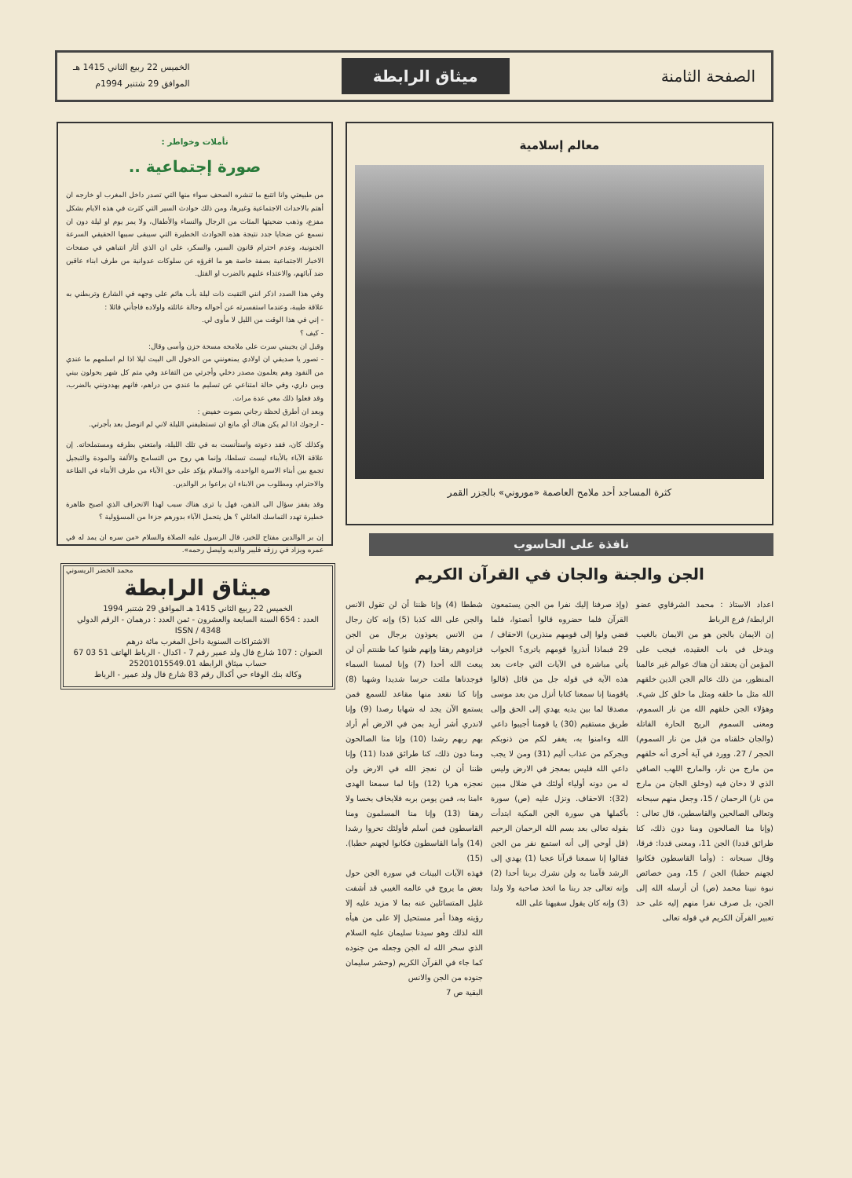الصفحة الثامنة ميثاق الرابطة الخميس 22 ربيع الثاني 1415 هـ
الموافق 29 شتنبر 1994م
معالم إسلامية
كثرة المساجد أحد ملامح العاصمة «موروني» بالجزر القمر
نافذة على الحاسوب
الجن والجنة والجان في القرآن الكريم
اعداد الاستاذ : محمد الشرقاوي عضو الرابطة/ فرع الرباط
إن الايمان بالجن هو من الايمان بالغيب ويدخل في باب العقيدة، فيجب على المؤمن أن يعتقد أن هناك عوالم غير عالمنا المنظور، من ذلك عالم الجن الذين خلقهم الله مثل ما خلقه ومثل ما خلق كل شيء. وهؤلاء الجن خلقهم الله من نار السموم، ومعنى السموم الريح الحارة القاتلة (والجان خلقناه من قبل من نار السموم) الحجر / 27. وورد في آية أخرى أنه خلقهم من مارج من نار، والمارج اللهب الصافي الذي لا دخان فيه (وخلق الجان من مارج من نار) الرحمان / 15، وجعل منهم سبحانه وتعالى الصالحين والقاسطين، قال تعالى : (وإنا منا الصالحون ومنا دون ذلك، كنا طرائق قددا) الجن 11، ومعنى قددا: فرقا، وقال سبحانه : (وأما القاسطون فكانوا لجهنم حطبا) الجن / 15، ومن خصائص نبوة نبينا محمد (ص) أن أرسله الله إلى الجن، بل صرف نفرا منهم إليه على حد تعبير القرآن الكريم في قوله تعالى
(وإذ صرفنا إليك نفرا من الجن يستمعون القرآن فلما حضروه قالوا أنصتوا، فلما قضي ولوا إلى قومهم منذرين) الاحقاف / 29 فبماذا أنذروا قومهم ياترى؟ الجواب يأتي مباشرة في الآيات التي جاءت بعد هذه الآية في قوله جل من قائل (قالوا ياقومنا إنا سمعنا كتابا أنزل من بعد موسى مصدقا لما بين يديه يهدي إلى الحق وإلى طريق مستقيم (30) يا قومنا أجيبوا داعي الله وءامنوا به، يغفر لكم من ذنوبكم ويجركم من عذاب أليم (31) ومن لا يجب داعي الله فليس بمعجز في الارض وليس له من دونه أولياء أولئك في ضلال مبين (32): الاحقاف. ونزل عليه (ص) سورة بأكملها هي سورة الجن المكية ابتدأت بقوله تعالى بعد بسم الله الرحمان الرحيم (قل أوحي إلى أنه استمع نفر من الجن فقالوا إنا سمعنا قرآنا عجبا (1) يهدي إلى الرشد فآمنا به ولن نشرك بربنا أحدا (2) وإنه تعالى جد ربنا ما اتخذ صاحبة ولا ولدا (3) وإنه كان يقول سفيهنا على الله
شططا (4) وإنا ظننا أن لن تقول الانس والجن على الله كذبا (5) وإنه كان رجال من الانس يعوذون برجال من الجن فزادوهم رهقا وإنهم ظنوا كما ظننتم أن لن يبعث الله أحدا (7) وإنا لمسنا السماء فوجدناها ملئت حرسا شديدا وشهبا (8) وإنا كنا نقعد منها مقاعد للسمع فمن يستمع الآن يجد له شهابا رصدا (9) وإنا لاندري أشر أريد بمن في الارض أم أراد بهم ربهم رشدا (10) وإنا منا الصالحون ومنا دون ذلك، كنا طرائق قددا (11) وإنا ظننا أن لن نعجز الله في الارض ولن نعجزه هربا (12) وإنا لما سمعنا الهدى ءامنا به، فمن يومن بربه فلايخاف بخسا ولا رهقا (13) وإنا منا المسلمون ومنا القاسطون فمن أسلم فأولئك تحروا رشدا (14) وأما القاسطون فكانوا لجهنم حطبا). (15)
فهذه الآيات البينات في سورة الجن حول بعض ما يروج في عالمه الغيبي قد أشفت غليل المتسائلين عنه بما لا مزيد عليه إلا رؤيته وهذا أمر مستحيل إلا على من هيأه الله لذلك وهو سيدنا سليمان عليه السلام الذي سخر الله له الجن وجعله من جنوده كما جاء في القرآن الكريم (وحشر سليمان جنوده من الجن والانس
البقية ص 7
تأملات وخواطر :
صورة إجتماعية ..
من طبيعتي وانا اتتبع ما تنشره الصحف سواء منها التي تصدر داخل المغرب او خارجه ان أهتم بالاحداث الاجتماعية وغيرها، ومن ذلك حوادث السير التي كثرت في هذه الايام بشكل مفزع، وذهب ضحيتها المئات من الرجال والنساء والأطفال، ولا يمر يوم او ليلة دون ان نسمع عن ضحايا جدد نتيجة هذه الحوادث الخطيرة التي سيبقى سببها الحقيقي السرعة الجنونية، وعدم احترام قانون السير، والسكر، على ان الذي أثار انتباهي في صفحات الاخبار الاجتماعية بصفة خاصة هو ما اقرؤه عن سلوكات عدوانية من طرف ابناء عاقين ضد آبائهم، والاعتداء عليهم بالضرب او القتل.
وفي هذا الصدد اذكر انني التقيت ذات ليلة بأب هائم على وجهه في الشارع وتربطني به علاقة طيبة، وعندما استفسرته عن أحواله وحالة عائلته واولاده فاجأني قائلا :
- إني في هذا الوقت من الليل لا مأوى لي.
- كيف ؟
وقبل ان يجيبني سرت على ملامحه مسحة حزن وأسى وقال:
- تصور يا صديقي ان اولادي يمنعونني من الدخول الى البيت ليلا اذا لم اسلمهم ما عندي من النقود وهم يعلمون مصدر دخلي وأجرتي من التقاعد وفي متم كل شهر يحولون بيني وبين داري، وفي حالة امتناعي عن تسليم ما عندي من دراهم، فانهم يهددونني بالضرب، وقد فعلوا ذلك معي عدة مرات.
وبعد ان أطرق لحظة رجاني بصوت خفيض :
- ارجوك اذا لم يكن هناك أي مانع ان تستظيفني الليلة لاني لم اتوصل بعد بأجرتي.
وكذلك كان، فقد دعوته واستأنست به في تلك الليلة، وامتعني بطرفه ومستملحاته. إن علاقة الآباء بالأبناء ليست تسلطا، وإنما هي روح من التسامح والألفة والمودة والتبجيل تجمع بين أبناء الاسرة الواحدة، والاسلام يؤكد على حق الآباء من طرف الأبناء في الطاعة والاحترام، ومطلوب من الابناء ان يراعوا بر الوالدين.
وقد يقفز سؤال الى الذهن، فهل يا ترى هناك سبب لهذا الانحراف الذي اصبح ظاهرة خطيرة تهدد التماسك العائلي ؟ هل يتحمل الآباء بدورهم جزءا من المسؤولية ؟
إن بر الوالدين مفتاح للخير، قال الرسول عليه الصلاة والسلام «من سره ان يمد له في عمره ويزاد في رزقه فليبر والديه وليصل رحمه».
محمد الخضر الريسوني
ميثاق الرابطة
الخميس 22 ربيع الثاني 1415 هـ الموافق 29 شتنبر 1994
العدد : 654 السنة السابعة والعشرون - ثمن العدد : درهمان - الرقم الدولي 4348 / ISSN
الاشتراكات السنوية داخل المغرب مائة درهم
العنوان : 107 شارع فال ولد عمير رقم 7 - اكدال - الرباط الهاتف 51 03 67
حساب ميثاق الرابطة 25201015549.01
وكالة بنك الوفاء حي أكدال رقم 83 شارع فال ولد عمير - الرباط